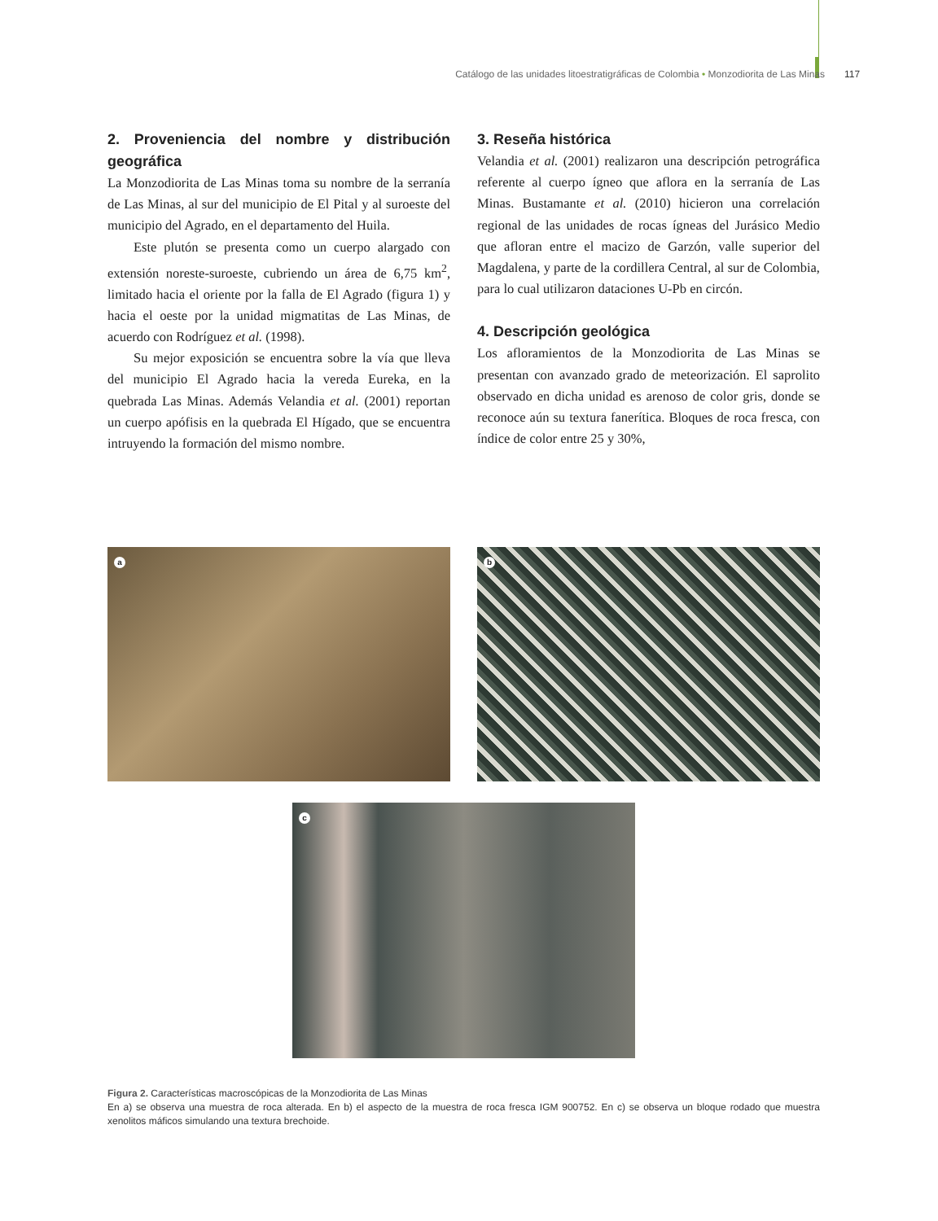Catálogo de las unidades litoestratigráficas de Colombia • Monzodiorita de Las Minas 117
2. Proveniencia del nombre y distribución geográfica
La Monzodiorita de Las Minas toma su nombre de la serranía de Las Minas, al sur del municipio de El Pital y al suroeste del municipio del Agrado, en el departamento del Huila.
Este plutón se presenta como un cuerpo alargado con extensión noreste-suroeste, cubriendo un área de 6,75 km<sup>2</sup>, limitado hacia el oriente por la falla de El Agrado (figura 1) y hacia el oeste por la unidad migmatitas de Las Minas, de acuerdo con Rodríguez et al. (1998).
Su mejor exposición se encuentra sobre la vía que lleva del municipio El Agrado hacia la vereda Eureka, en la quebrada Las Minas. Además Velandia et al. (2001) reportan un cuerpo apófisis en la quebrada El Hígado, que se encuentra intruyendo la formación del mismo nombre.
3. Reseña histórica
Velandia et al. (2001) realizaron una descripción petrográfica referente al cuerpo ígneo que aflora en la serranía de Las Minas. Bustamante et al. (2010) hicieron una correlación regional de las unidades de rocas ígneas del Jurásico Medio que afloran entre el macizo de Garzón, valle superior del Magdalena, y parte de la cordillera Central, al sur de Colombia, para lo cual utilizaron dataciones U-Pb en circón.
4. Descripción geológica
Los afloramientos de la Monzodiorita de Las Minas se presentan con avanzado grado de meteorización. El saprolito observado en dicha unidad es arenoso de color gris, donde se reconoce aún su textura fanerítica. Bloques de roca fresca, con índice de color entre 25 y 30%,
a
b
c
Figura 2. Características macroscópicas de la Monzodiorita de Las Minas
En a) se observa una muestra de roca alterada. En b) el aspecto de la muestra de roca fresca IGM 900752. En c) se observa un bloque rodado que muestra xenolitos máficos simulando una textura brechoide.